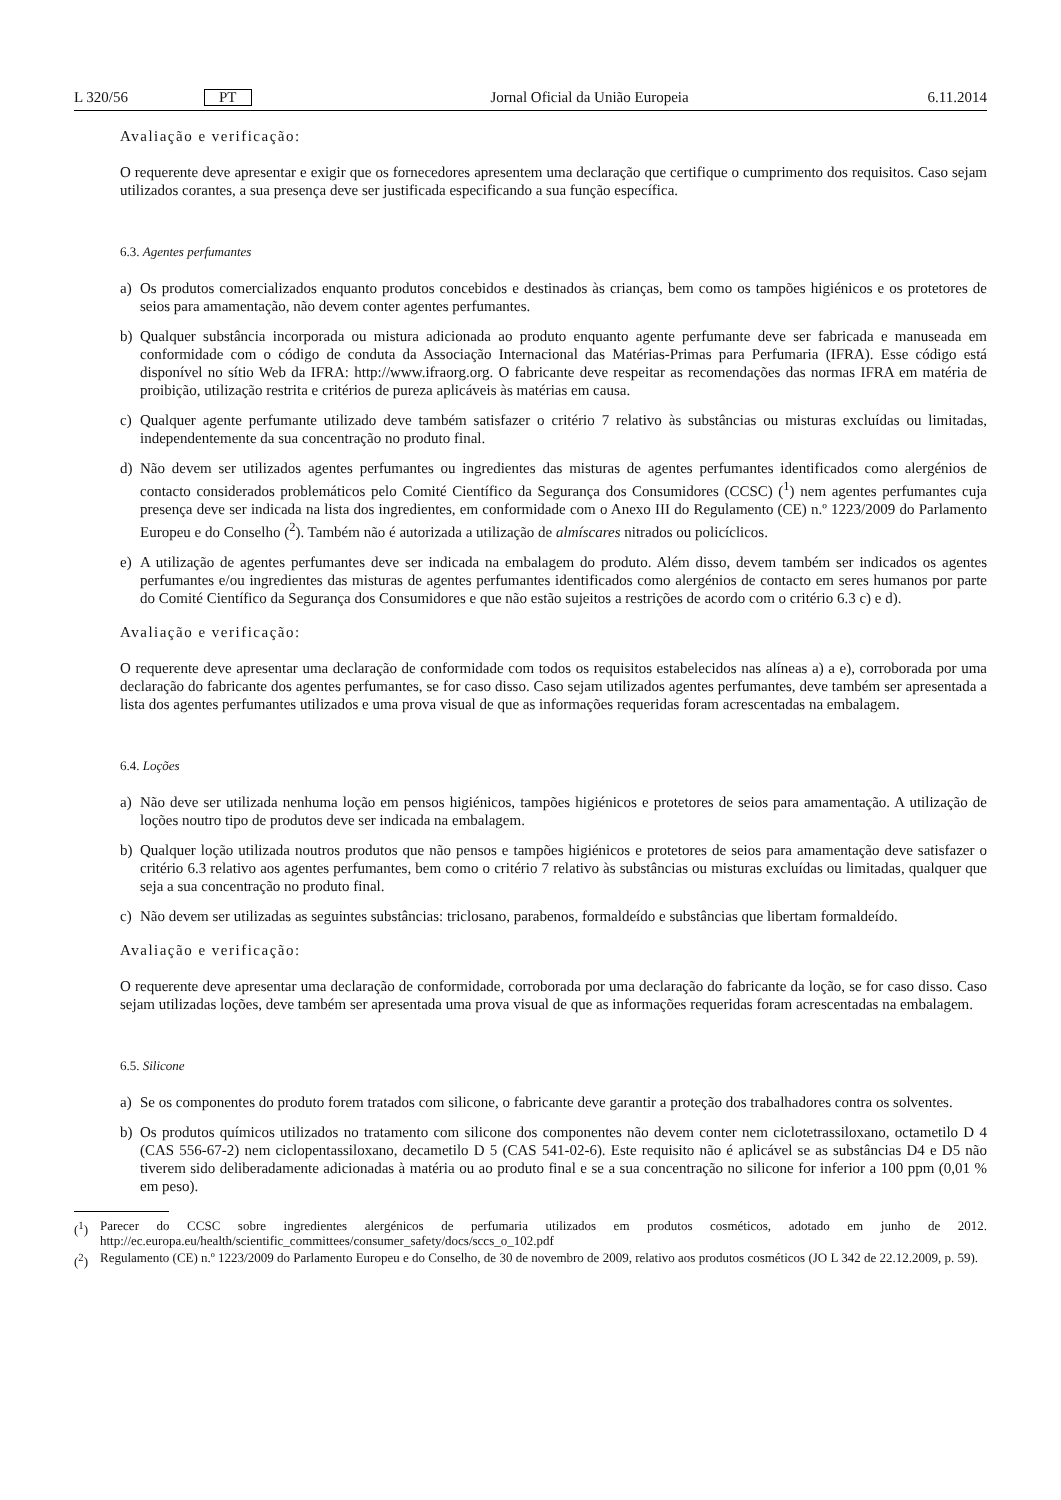L 320/56 PT Jornal Oficial da União Europeia 6.11.2014
Avaliação e verificação:
O requerente deve apresentar e exigir que os fornecedores apresentem uma declaração que certifique o cumprimento dos requisitos. Caso sejam utilizados corantes, a sua presença deve ser justificada especificando a sua função específica.
6.3. Agentes perfumantes
a) Os produtos comercializados enquanto produtos concebidos e destinados às crianças, bem como os tampões higiénicos e os protetores de seios para amamentação, não devem conter agentes perfumantes.
b) Qualquer substância incorporada ou mistura adicionada ao produto enquanto agente perfumante deve ser fabricada e manuseada em conformidade com o código de conduta da Associação Internacional das Matérias-Primas para Perfumaria (IFRA). Esse código está disponível no sítio Web da IFRA: http://www.ifraorg.org. O fabricante deve respeitar as recomendações das normas IFRA em matéria de proibição, utilização restrita e critérios de pureza aplicáveis às matérias em causa.
c) Qualquer agente perfumante utilizado deve também satisfazer o critério 7 relativo às substâncias ou misturas excluídas ou limitadas, independentemente da sua concentração no produto final.
d) Não devem ser utilizados agentes perfumantes ou ingredientes das misturas de agentes perfumantes identificados como alergénios de contacto considerados problemáticos pelo Comité Científico da Segurança dos Consumidores (CCSC) (<sup>1</sup>) nem agentes perfumantes cuja presença deve ser indicada na lista dos ingredientes, em conformidade com o Anexo III do Regulamento (CE) n.º 1223/2009 do Parlamento Europeu e do Conselho (<sup>2</sup>). Também não é autorizada a utilização de almíscares nitrados ou policíclicos.
e) A utilização de agentes perfumantes deve ser indicada na embalagem do produto. Além disso, devem também ser indicados os agentes perfumantes e/ou ingredientes das misturas de agentes perfumantes identificados como alergénios de contacto em seres humanos por parte do Comité Científico da Segurança dos Consumidores e que não estão sujeitos a restrições de acordo com o critério 6.3 c) e d).
Avaliação e verificação:
O requerente deve apresentar uma declaração de conformidade com todos os requisitos estabelecidos nas alíneas a) a e), corroborada por uma declaração do fabricante dos agentes perfumantes, se for caso disso. Caso sejam utilizados agentes perfumantes, deve também ser apresentada a lista dos agentes perfumantes utilizados e uma prova visual de que as informações requeridas foram acrescentadas na embalagem.
6.4. Loções
a) Não deve ser utilizada nenhuma loção em pensos higiénicos, tampões higiénicos e protetores de seios para amamentação. A utilização de loções noutro tipo de produtos deve ser indicada na embalagem.
b) Qualquer loção utilizada noutros produtos que não pensos e tampões higiénicos e protetores de seios para amamentação deve satisfazer o critério 6.3 relativo aos agentes perfumantes, bem como o critério 7 relativo às substâncias ou misturas excluídas ou limitadas, qualquer que seja a sua concentração no produto final.
c) Não devem ser utilizadas as seguintes substâncias: triclosano, parabenos, formaldeído e substâncias que libertam formaldeído.
Avaliação e verificação:
O requerente deve apresentar uma declaração de conformidade, corroborada por uma declaração do fabricante da loção, se for caso disso. Caso sejam utilizadas loções, deve também ser apresentada uma prova visual de que as informações requeridas foram acrescentadas na embalagem.
6.5. Silicone
a) Se os componentes do produto forem tratados com silicone, o fabricante deve garantir a proteção dos trabalhadores contra os solventes.
b) Os produtos químicos utilizados no tratamento com silicone dos componentes não devem conter nem ciclotetrassiloxano, octametilo D 4 (CAS 556-67-2) nem ciclopentassiloxano, decametilo D 5 (CAS 541-02-6). Este requisito não é aplicável se as substâncias D4 e D5 não tiverem sido deliberadamente adicionadas à matéria ou ao produto final e se a sua concentração no silicone for inferior a 100 ppm (0,01 % em peso).
(<sup>1</sup>) Parecer do CCSC sobre ingredientes alergénicos de perfumaria utilizados em produtos cosméticos, adotado em junho de 2012. http://ec.europa.eu/health/scientific_committees/consumer_safety/docs/sccs_o_102.pdf
(<sup>2</sup>) Regulamento (CE) n.º 1223/2009 do Parlamento Europeu e do Conselho, de 30 de novembro de 2009, relativo aos produtos cosméticos (JO L 342 de 22.12.2009, p. 59).